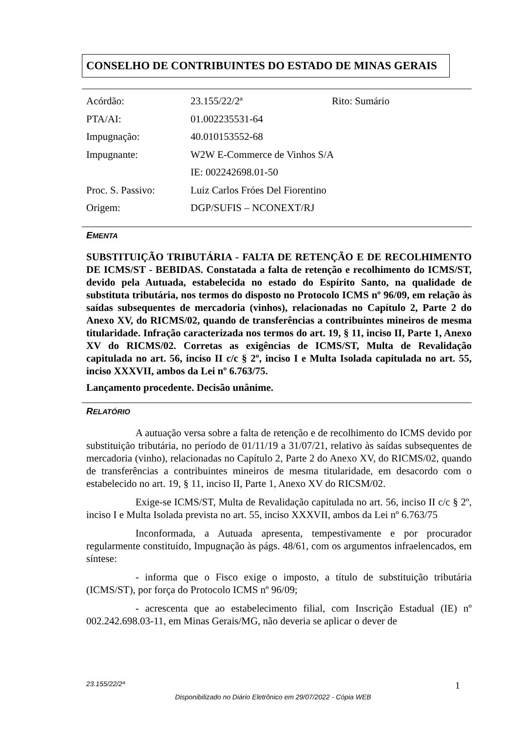CONSELHO DE CONTRIBUINTES DO ESTADO DE MINAS GERAIS
| Acórdão: | 23.155/22/2ª | Rito: Sumário |
| PTA/AI: | 01.002235531-64 | |
| Impugnação: | 40.010153552-68 | |
| Impugnante: | W2W E-Commerce de Vinhos S/A | |
| | IE: 002242698.01-50 | |
| Proc. S. Passivo: | Luiz Carlos Fróes Del Fiorentino | |
| Origem: | DGP/SUFIS – NCONEXT/RJ | |
EMENTA
SUBSTITUIÇÃO TRIBUTÁRIA - FALTA DE RETENÇÃO E DE RECOLHIMENTO DE ICMS/ST - BEBIDAS. Constatada a falta de retenção e recolhimento do ICMS/ST, devido pela Autuada, estabelecida no estado do Espírito Santo, na qualidade de substituta tributária, nos termos do disposto no Protocolo ICMS nº 96/09, em relação às saídas subsequentes de mercadoria (vinhos), relacionadas no Capítulo 2, Parte 2 do Anexo XV, do RICMS/02, quando de transferências a contribuintes mineiros de mesma titularidade. Infração caracterizada nos termos do art. 19, § 11, inciso II, Parte 1, Anexo XV do RICMS/02. Corretas as exigências de ICMS/ST, Multa de Revalidação capitulada no art. 56, inciso II c/c § 2º, inciso I e Multa Isolada capitulada no art. 55, inciso XXXVII, ambos da Lei nº 6.763/75.
Lançamento procedente. Decisão unânime.
RELATÓRIO
A autuação versa sobre a falta de retenção e de recolhimento do ICMS devido por substituição tributária, no período de 01/11/19 a 31/07/21, relativo às saídas subsequentes de mercadoria (vinho), relacionadas no Capítulo 2, Parte 2 do Anexo XV, do RICMS/02, quando de transferências a contribuintes mineiros de mesma titularidade, em desacordo com o estabelecido no art. 19, § 11, inciso II, Parte 1, Anexo XV do RICSM/02.
Exige-se ICMS/ST, Multa de Revalidação capitulada no art. 56, inciso II c/c § 2º, inciso I e Multa Isolada prevista no art. 55, inciso XXXVII, ambos da Lei nº 6.763/75
Inconformada, a Autuada apresenta, tempestivamente e por procurador regularmente constituído, Impugnação às págs. 48/61, com os argumentos infraelencados, em síntese:
- informa que o Fisco exige o imposto, a título de substituição tributária (ICMS/ST), por força do Protocolo ICMS nº 96/09;
- acrescenta que ao estabelecimento filial, com Inscrição Estadual (IE) nº 002.242.698.03-11, em Minas Gerais/MG, não deveria se aplicar o dever de
23.155/22/2ª 1
Disponibilizado no Diário Eletrônico em 29/07/2022 - Cópia WEB